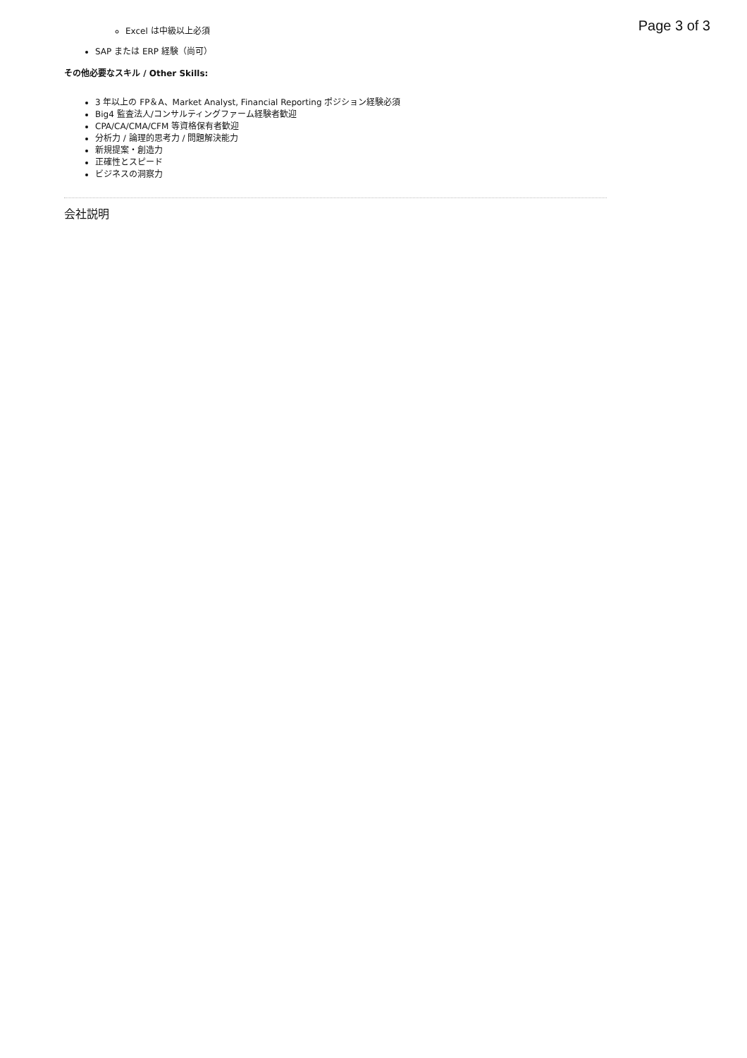Page 3 of 3
Excel は中級以上必須
SAP または ERP 経験（尚可）
その他必要なスキル / Other Skills:
3 年以上の FP＆A、Market Analyst, Financial Reporting ポジション経験必須
Big4 監査法人/コンサルティングファーム経験者歓迎
CPA/CA/CMA/CFM 等資格保有者歓迎
分析力 / 論理的思考力 / 問題解決能力
新規提案・創造力
正確性とスピード
ビジネスの洞察力
会社説明